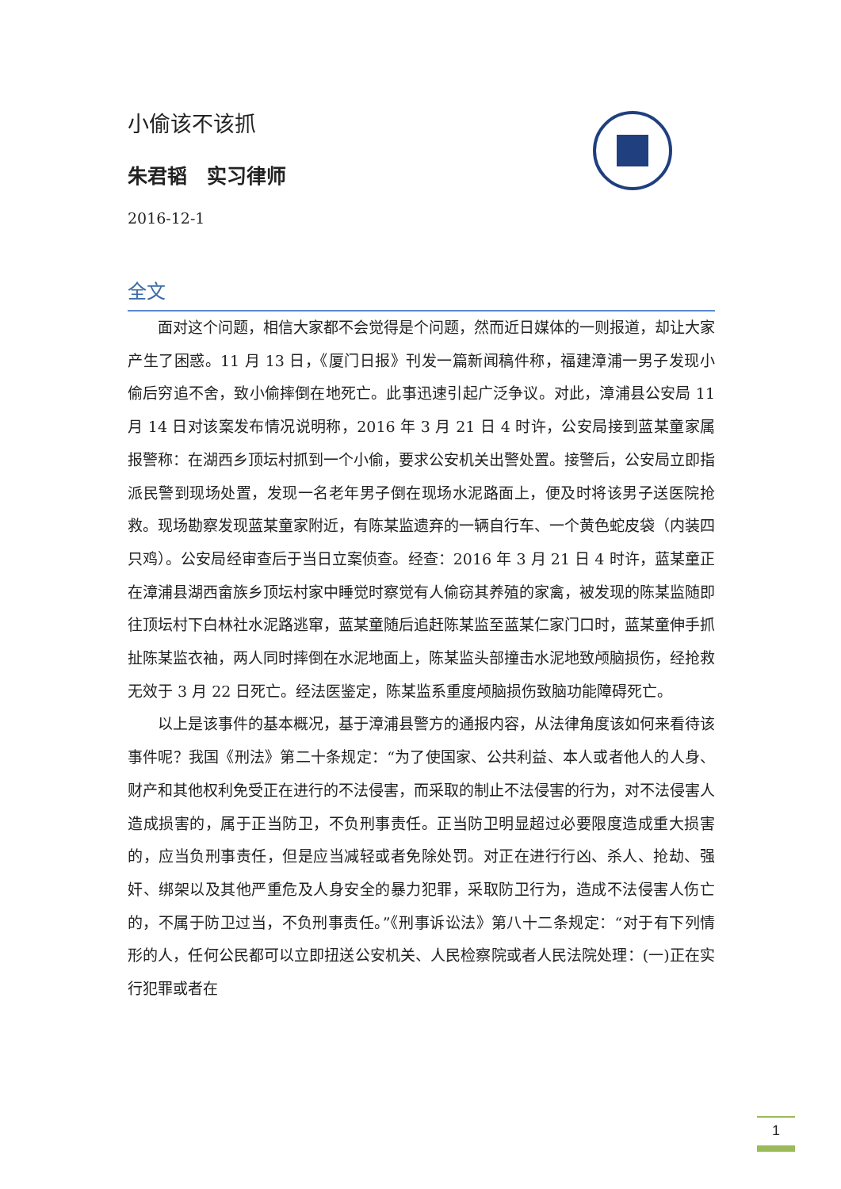小偷该不该抓
朱君韬　实习律师
2016-12-1
全文
面对这个问题，相信大家都不会觉得是个问题，然而近日媒体的一则报道，却让大家产生了困惑。11 月 13 日，《厦门日报》刊发一篇新闻稿件称，福建漳浦一男子发现小偷后穷追不舍，致小偷摔倒在地死亡。此事迅速引起广泛争议。对此，漳浦县公安局 11 月 14 日对该案发布情况说明称，2016 年 3 月 21 日 4 时许，公安局接到蓝某童家属报警称：在湖西乡顶坛村抓到一个小偷，要求公安机关出警处置。接警后，公安局立即指派民警到现场处置，发现一名老年男子倒在现场水泥路面上，便及时将该男子送医院抢救。现场勘察发现蓝某童家附近，有陈某监遗弃的一辆自行车、一个黄色蛇皮袋（内装四只鸡）。公安局经审查后于当日立案侦查。经查：2016 年 3 月 21 日 4 时许，蓝某童正在漳浦县湖西畲族乡顶坛村家中睡觉时察觉有人偷窃其养殖的家禽，被发现的陈某监随即往顶坛村下白林社水泥路逃窜，蓝某童随后追赶陈某监至蓝某仁家门口时，蓝某童伸手抓扯陈某监衣袖，两人同时摔倒在水泥地面上，陈某监头部撞击水泥地致颅脑损伤，经抢救无效于 3 月 22 日死亡。经法医鉴定，陈某监系重度颅脑损伤致脑功能障碍死亡。
以上是该事件的基本概况，基于漳浦县警方的通报内容，从法律角度该如何来看待该事件呢？我国《刑法》第二十条规定：“为了使国家、公共利益、本人或者他人的人身、财产和其他权利免受正在进行的不法侵害，而采取的制止不法侵害的行为，对不法侵害人造成损害的，属于正当防卫，不负刑事责任。正当防卫明显超过必要限度造成重大损害的，应当负刑事责任，但是应当减轻或者免除处罚。对正在进行行凶、杀人、抢劫、强奸、绑架以及其他严重危及人身安全的暴力犯罪，采取防卫行为，造成不法侵害人伤亡的，不属于防卫过当，不负刑事责任。”《刑事诉讼法》第八十二条规定：“对于有下列情形的人，任何公民都可以立即扭送公安机关、人民检察院或者人民法院处理：(一)正在实行犯罪或者在
1